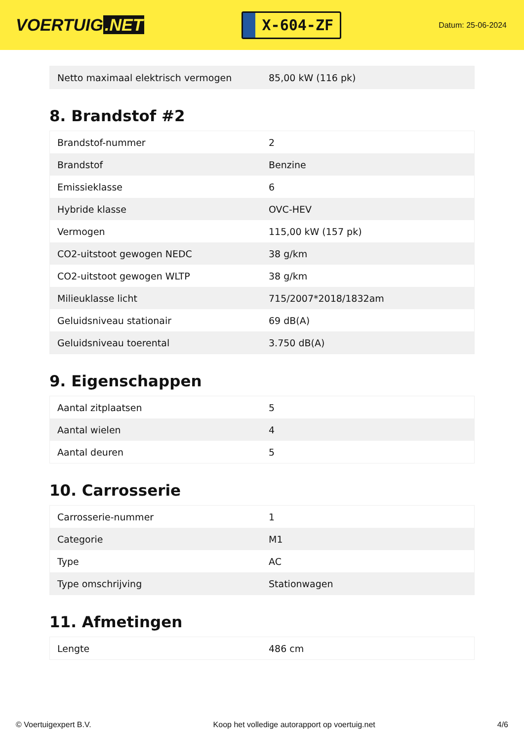VOERTUIG.NET
X-604-ZF
Datum: 25-06-2024
| Netto maximaal elektrisch vermogen | 85,00 kW (116 pk) |
8. Brandstof #2
| Brandstof-nummer | 2 |
| Brandstof | Benzine |
| Emissieklasse | 6 |
| Hybride klasse | OVC-HEV |
| Vermogen | 115,00 kW (157 pk) |
| CO2-uitstoot gewogen NEDC | 38 g/km |
| CO2-uitstoot gewogen WLTP | 38 g/km |
| Milieuklasse licht | 715/2007*2018/1832am |
| Geluidsniveau stationair | 69 dB(A) |
| Geluidsniveau toerental | 3.750 dB(A) |
9. Eigenschappen
| Aantal zitplaatsen | 5 |
| Aantal wielen | 4 |
| Aantal deuren | 5 |
10. Carrosserie
| Carrosserie-nummer | 1 |
| Categorie | M1 |
| Type | AC |
| Type omschrijving | Stationwagen |
11. Afmetingen
| Lengte | 486 cm |
© Voertuigexpert B.V. Koop het volledige autorapport op voertuig.net 4/6